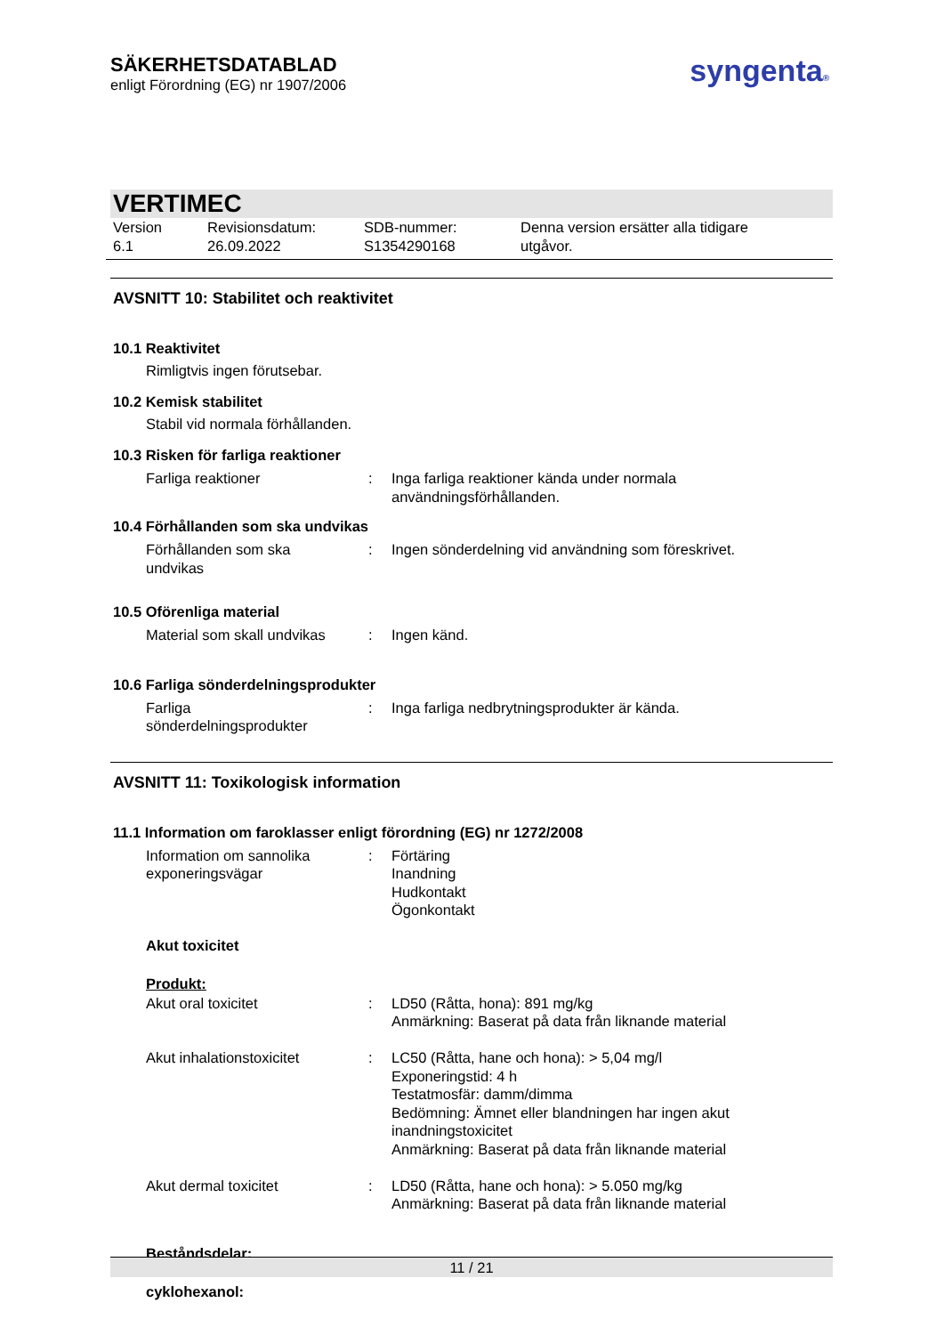SÄKERHETSDATABLAD
enligt Förordning (EG) nr 1907/2006
syngenta®
VERTIMEC
| Version 6.1 | Revisionsdatum: 26.09.2022 | SDB-nummer: S1354290168 | Denna version ersätter alla tidigare utgåvor. |
AVSNITT 10: Stabilitet och reaktivitet
10.1 Reaktivitet
Rimligtvis ingen förutsebar.
10.2 Kemisk stabilitet
Stabil vid normala förhållanden.
10.3 Risken för farliga reaktioner
| Farliga reaktioner | : | Inga farliga reaktioner kända under normala användningsförhållanden. |
10.4 Förhållanden som ska undvikas
| Förhållanden som ska undvikas | : | Ingen sönderdelning vid användning som föreskrivet. |
10.5 Oförenliga material
| Material som skall undvikas | : | Ingen känd. |
10.6 Farliga sönderdelningsprodukter
| Farliga sönderdelningsprodukter | : | Inga farliga nedbrytningsprodukter är kända. |
AVSNITT 11: Toxikologisk information
11.1 Information om faroklasser enligt förordning (EG) nr 1272/2008
| Information om sannolika exponeringsvägar | : | Förtäring Inandning Hudkontakt Ögonkontakt |
Akut toxicitet
Produkt:
| Akut oral toxicitet | : | LD50 (Råtta, hona): 891 mg/kg Anmärkning: Baserat på data från liknande material |
| Akut inhalationstoxicitet | : | LC50 (Råtta, hane och hona): > 5,04 mg/l Exponeringstid: 4 h Testatmosfär: damm/dimma Bedömning: Ämnet eller blandningen har ingen akut inandningstoxicitet Anmärkning: Baserat på data från liknande material |
| Akut dermal toxicitet | : | LD50 (Råtta, hane och hona): > 5.050 mg/kg Anmärkning: Baserat på data från liknande material |
Beståndsdelar:
cyklohexanol:
11 / 21